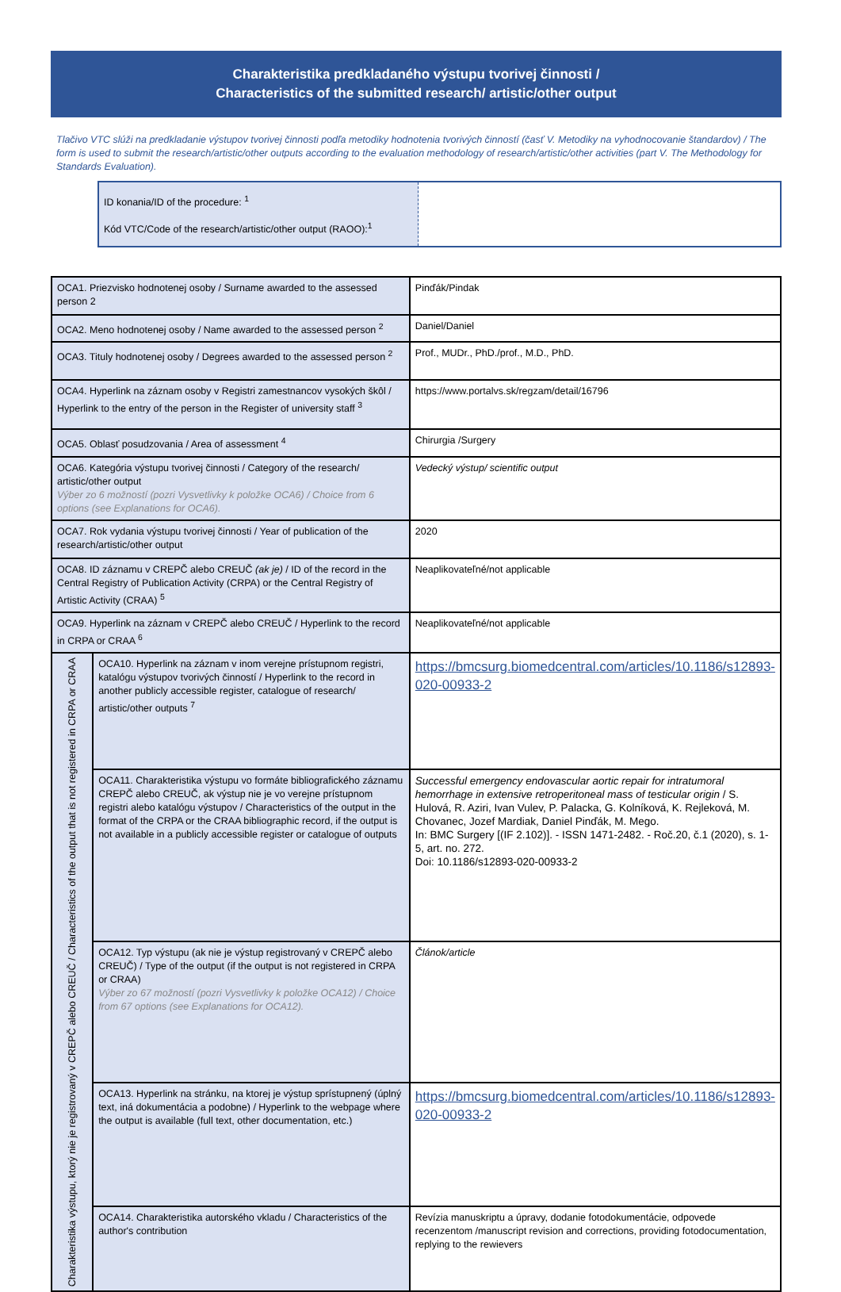Charakteristika predkladaného výstupu tvorivej činnosti /
Characteristics of the submitted research/ artistic/other output
Tlačivo VTC slúži na predkladanie výstupov tvorivej činnosti podľa metodiky hodnotenia tvorivých činností (časť V. Metodiky na vyhodnocovanie štandardov) / The form is used to submit the research/artistic/other outputs according to the evaluation methodology of research/artistic/other activities (part V. The Methodology for Standards Evaluation).
| ID konania/ID of the procedure: <sup>1</sup> Kód VTC/Code of the research/artistic/other output (RAOO):<sup>1</sup> | |
| OCA1. Priezvisko hodnotenej osoby / Surname awarded to the assessed person 2 | | Pinďák/Pindak |
| OCA2. Meno hodnotenej osoby / Name awarded to the assessed person <sup>2</sup> | | Daniel/Daniel |
| OCA3. Tituly hodnotenej osoby / Degrees awarded to the assessed person <sup>2</sup> | | Prof., MUDr., PhD./prof., M.D., PhD. |
| OCA4. Hyperlink na záznam osoby v Registri zamestnancov vysokých škôl / Hyperlink to the entry of the person in the Register of university staff <sup>3</sup> | | https://www.portalvs.sk/regzam/detail/16796 |
| OCA5. Oblasť posudzovania / Area of assessment <sup>4</sup> | | Chirurgia /Surgery |
| OCA6. Kategória výstupu tvorivej činnosti / Category of the research/ artistic/other output Výber zo 6 možností (pozri Vysvetlivky k položke OCA6) / Choice from 6 options (see Explanations for OCA6). | | Vedecký výstup/ scientific output |
| OCA7. Rok vydania výstupu tvorivej činnosti / Year of publication of the research/artistic/other output | | 2020 |
| OCA8. ID záznamu v CREPČ alebo CREUČ (ak je) / ID of the record in the Central Registry of Publication Activity (CRPA) or the Central Registry of Artistic Activity (CRAA) <sup>5</sup> | | Neaplikovateľné/not applicable |
| OCA9. Hyperlink na záznam v CREPČ alebo CREUČ / Hyperlink to the record in CRPA or CRAA <sup>6</sup> | | Neaplikovateľné/not applicable |
| Charakteristika výstupu, ktorý nie je registrovaný v CREPČ alebo CREUČ / Characteristics of the output that is not registered in CRPA or CRAA | OCA10. Hyperlink na záznam v inom verejne prístupnom registri, katalógu výstupov tvorivých činností / Hyperlink to the record in another publicly accessible register, catalogue of research/ artistic/other outputs <sup>7</sup> | https://bmcsurg.biomedcentral.com/articles/10.1186/s12893-020-00933-2 |
| | OCA11. Charakteristika výstupu vo formáte bibliografického záznamu CREPČ alebo CREUČ, ak výstup nie je vo verejne prístupnom registri alebo katalógu výstupov / Characteristics of the output in the format of the CRPA or the CRAA bibliographic record, if the output is not available in a publicly accessible register or catalogue of outputs | Successful emergency endovascular aortic repair for intratumoral hemorrhage in extensive retroperitoneal mass of testicular origin / S. Hulová, R. Aziri, Ivan Vulev, P. Palacka, G. Kolníková, K. Rejleková, M. Chovanec, Jozef Mardiak, Daniel Pinďák, M. Mego. In: BMC Surgery [(IF 2.102)]. - ISSN 1471-2482. - Roč.20, č.1 (2020), s. 1-5, art. no. 272. Doi: 10.1186/s12893-020-00933-2 |
| | OCA12. Typ výstupu (ak nie je výstup registrovaný v CREPČ alebo CREUČ) / Type of the output (if the output is not registered in CRPA or CRAA) Výber zo 67 možností (pozri Vysvetlivky k položke OCA12) / Choice from 67 options (see Explanations for OCA12). | Článok/article |
| | OCA13. Hyperlink na stránku, na ktorej je výstup sprístupnený (úplný text, iná dokumentácia a podobne) / Hyperlink to the webpage where the output is available (full text, other documentation, etc.) | https://bmcsurg.biomedcentral.com/articles/10.1186/s12893-020-00933-2 |
| | OCA14. Charakteristika autorského vkladu / Characteristics of the author's contribution | Revízia manuskriptu a úpravy, dodanie fotodokumentácie, odpovede recenzentom /manuscript revision and corrections, providing fotodocumentation, replying to the rewievers |